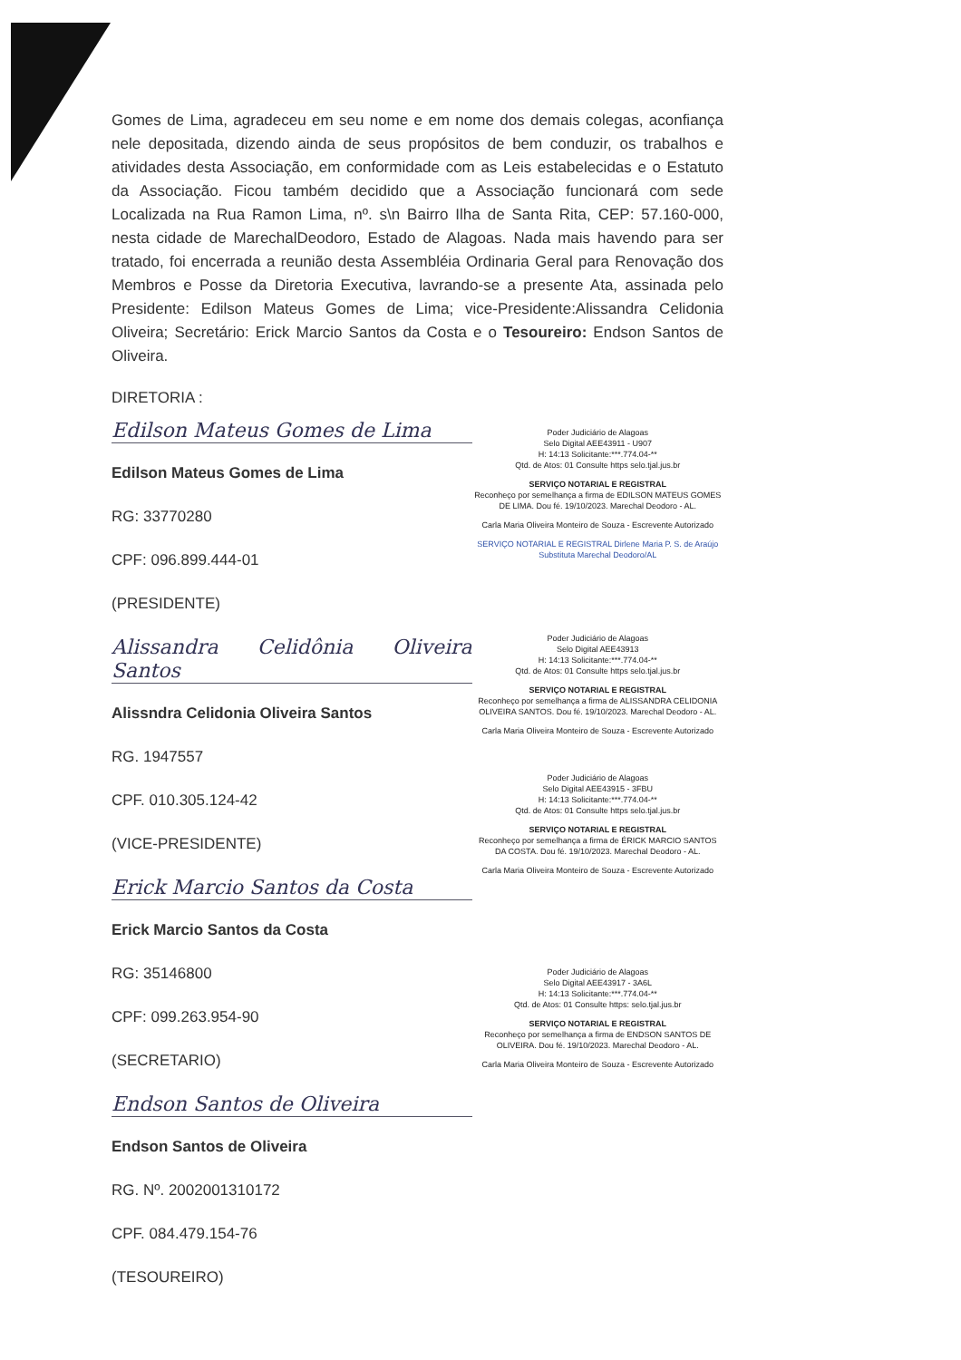Gomes de Lima, agradeceu em seu nome e em nome dos demais colegas, aconfiança nele depositada, dizendo ainda de seus propósitos de bem conduzir, os trabalhos e atividades desta Associação, em conformidade com as Leis estabelecidas e o Estatuto da Associação. Ficou também decidido que a Associação funcionará com sede Localizada na Rua Ramon Lima, nº. s\n Bairro Ilha de Santa Rita, CEP: 57.160-000, nesta cidade de MarechalDeodoro, Estado de Alagoas. Nada mais havendo para ser tratado, foi encerrada a reunião desta Assembléia Ordinaria Geral para Renovação dos Membros e Posse da Diretoria Executiva, lavrando-se a presente Ata, assinada pelo Presidente: Edilson Mateus Gomes de Lima; vice-Presidente:Alissandra Celidonia Oliveira; Secretário: Erick Marcio Santos da Costa e o Tesoureiro: Endson Santos de Oliveira.
DIRETORIA :
Edilson Mateus Gomes de Lima
Edilson Mateus Gomes de Lima
RG: 33770280
CPF: 096.899.444-01
(PRESIDENTE)
Alissandra Celidônia Oliveira Santos
Alissndra Celidonia Oliveira Santos
RG. 1947557
CPF. 010.305.124-42
(VICE-PRESIDENTE)
Erick Marcio Santos da Costa
Erick Marcio Santos da Costa
RG: 35146800
CPF: 099.263.954-90
(SECRETARIO)
Endson Santos de Oliveira
Endson Santos de Oliveira
RG. Nº. 2002001310172
CPF. 084.479.154-76
(TESOUREIRO)
Poder Judiciário de Alagoas
Selo Digital AEE43911 - U907
H: 14:13 Solicitante:***.774.04-**
Qtd. de Atos: 01 Consulte https selo.tjal.jus.br
SERVIÇO NOTARIAL E REGISTRAL
Reconheço por semelhança a firma de EDILSON MATEUS GOMES DE LIMA. Dou fé. 19/10/2023. Marechal Deodoro - AL.
Carla Maria Oliveira Monteiro de Souza - Escrevente Autorizado
SERVIÇO NOTARIAL E REGISTRAL Dirlene Maria P. S. de Araújo Substituta Marechal Deodoro/AL
Poder Judiciário de Alagoas
Selo Digital AEE43913
H: 14:13 Solicitante:***.774.04-**
Qtd. de Atos: 01 Consulte https selo.tjal.jus.br
SERVIÇO NOTARIAL E REGISTRAL
Reconheço por semelhança a firma de ALISSANDRA CELIDONIA OLIVEIRA SANTOS. Dou fé. 19/10/2023. Marechal Deodoro - AL.
Carla Maria Oliveira Monteiro de Souza - Escrevente Autorizado
Poder Judiciário de Alagoas
Selo Digital AEE43915 - 3FBU
H: 14:13 Solicitante:***.774.04-**
Qtd. de Atos: 01 Consulte https selo.tjal.jus.br
SERVIÇO NOTARIAL E REGISTRAL
Reconheço por semelhança a firma de ÉRICK MARCIO SANTOS DA COSTA. Dou fé. 19/10/2023. Marechal Deodoro - AL.
Carla Maria Oliveira Monteiro de Souza - Escrevente Autorizado
Poder Judiciário de Alagoas
Selo Digital AEE43917 - 3A6L
H: 14:13 Solicitante:***.774.04-**
Qtd. de Atos: 01 Consulte https: selo.tjal.jus.br
SERVIÇO NOTARIAL E REGISTRAL
Reconheço por semelhança a firma de ENDSON SANTOS DE OLIVEIRA. Dou fé. 19/10/2023. Marechal Deodoro - AL.
Carla Maria Oliveira Monteiro de Souza - Escrevente Autorizado